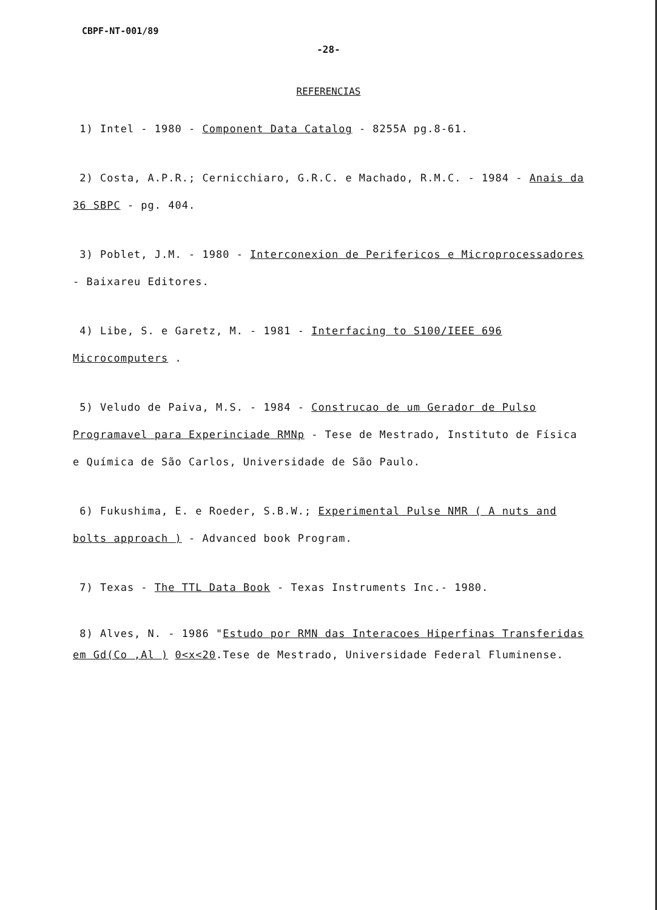CBPF-NT-001/89
-28-
REFERENCIAS
1) Intel - 1980 - Component Data Catalog - 8255A pg.8-61.
2) Costa, A.P.R.; Cernicchiaro, G.R.C. e Machado, R.M.C. - 1984 - Anais da 36 SBPC - pg. 404.
3) Poblet, J.M. - 1980 - Interconexion de Perifericos e Microprocessadores - Baixareu Editores.
4) Libe, S. e Garetz, M. - 1981 - Interfacing to S100/IEEE 696 Microcomputers .
5) Veludo de Paiva, M.S. - 1984 - Construcao de um Gerador de Pulso Programavel para Experinciade RMNp - Tese de Mestrado, Instituto de Física e Química de São Carlos, Universidade de São Paulo.
6) Fukushima, E. e Roeder, S.B.W.; Experimental Pulse NMR ( A nuts and bolts approach ) - Advanced book Program.
7) Texas - The TTL Data Book - Texas Instruments Inc.- 1980.
8) Alves, N. - 1986 "Estudo por RMN das Interacoes Hiperfinas Transferidas em Gd(Co ,Al ) 0<x<20.Tese de Mestrado, Universidade Federal Fluminense.